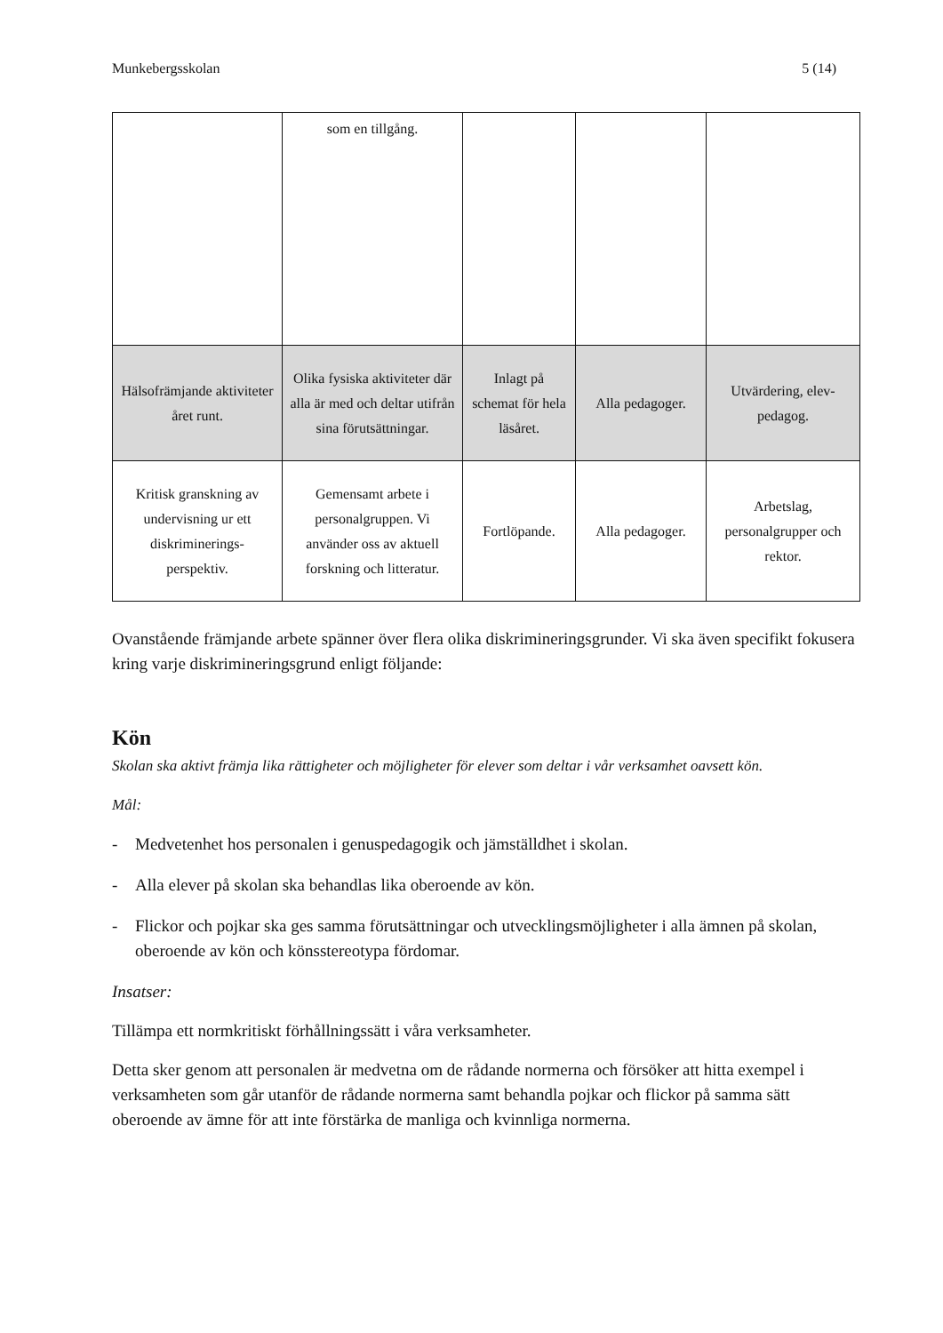Munkebergsskolan 5 (14)
| | som en tillgång. | | | |
| Hälsofrämjande aktiviteter året runt. | Olika fysiska aktiviteter där alla är med och deltar utifrån sina förutsättningar. | Inlagt på schemat för hela läsåret. | Alla pedagoger. | Utvärdering, elev-pedagog. |
| Kritisk granskning av undervisning ur ett diskriminerings-perspektiv. | Gemensamt arbete i personalgruppen. Vi använder oss av aktuell forskning och litteratur. | Fortlöpande. | Alla pedagoger. | Arbetslag, personalgrupper och rektor. |
Ovanstående främjande arbete spänner över flera olika diskrimineringsgrunder. Vi ska även specifikt fokusera kring varje diskrimineringsgrund enligt följande:
Kön
Skolan ska aktivt främja lika rättigheter och möjligheter för elever som deltar i vår verksamhet oavsett kön.
Mål:
- Medvetenhet hos personalen i genuspedagogik och jämställdhet i skolan.
- Alla elever på skolan ska behandlas lika oberoende av kön.
- Flickor och pojkar ska ges samma förutsättningar och utvecklingsmöjligheter i alla ämnen på skolan, oberoende av kön och könsstereotypa fördomar.
Insatser:
Tillämpa ett normkritiskt förhållningssätt i våra verksamheter.
Detta sker genom att personalen är medvetna om de rådande normerna och försöker att hitta exempel i verksamheten som går utanför de rådande normerna samt behandla pojkar och flickor på samma sätt oberoende av ämne för att inte förstärka de manliga och kvinnliga normerna.